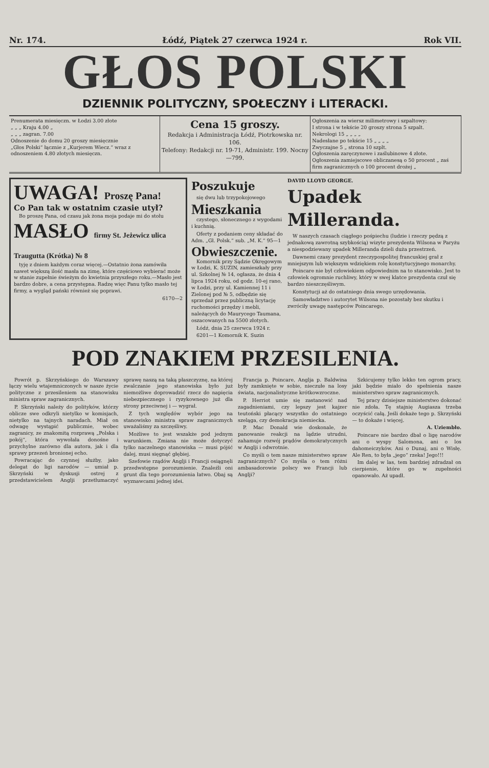Nr. 174. Łódź, Piątek 27 czerwca 1924 r. Rok VII.
GŁOS POLSKI
DZIENNIK POLITYCZNY, SPOŁECZNY i LITERACKI.
Prenumerata miesięczn. w Łodzi 3.00 złote
„ „ „ Kraju 4.00 „
„ „ „ zagran. 7.00
Odnoszenie do domu 20 groszy miesięcznie
„Głos Polski“ łącznie z „Kurjerem Wiecz.“ wraz z odnoszeniem 4.80 złotych miesięczn.
Cena 15 groszy.
Redakcja i Administracja Łódź, Piotrkowska nr. 106.
Telefony: Redakcji nr. 19-71, Administr. 199. Nocny—799.
Ogłoszenia za wiersz milimetrowy i szpaltowy:
I strona i w tekście 20 groszy strona 5 szpalt.
Nekrologi 15 „ „ „ „
Nadesłane po tekście 15 „ „ „ „
Zwyczajne 5 „ strona 10 szplt.
Ogłoszenia zaręczynowe i zaślubinowe 4 złote.
Ogłoszenia zamiejscowe obliczanesą o 50 procent „ zaś firm zagranicznych o 100 procent drożej „
UWAGA! Proszę Pana!
Co Pan tak w ostatnim czasie utył?
Bo proszę Pana, od czasu jak żona moja podaje mi do stołu
MASŁO firmy St. Jeżewicz ulica Traugutta (Krótka) № 8
tyję z dniem każdym coraz więcej.—Ostatnio żona zamówiła nawet większą ilość masła na zimę, które częściowo wybierać może w stanie zupełnie świeżym do kwietnia przyszłego roku.—Masło jest bardzo dobre, a cena przystępna. Radzę więc Panu tylko masło tej firmy, a wygląd pański również się poprawi.
6170—2
Poszukuje
się dwu lub trzypokojowego
Mieszkania
czystego, słonecznego z wygodami i kuchnią.
Oferty z podaniem ceny składać do Adm. „Gł. Polsk.“ sub. „M. K.“ 95—1
Obwieszczenie.
Komornik przy Sądzie Okręgowym w Łodzi, K. SUZIN, zamieszkały przy ul. Szkolnej № 14, ogłasza, że dnia 4 lipca 1924 roku, od godz. 10-ej rano, w Łodzi, przy ul. Kamiennej 11 i Zielonej pod № 5, odbędzie się sprzedaż przez publiczną licytację ruchomości przędzy i mebli, należących do Maurycego Taumana, oszacowanych na 5500 złotych.
Łódź, dnia 25 czerwca 1924 r.
6201—1 Komornik K. Suzin
DAVID LLOYD GEORGE.
Upadek Milleranda.
W naszych czasach ciągłego pośpiechu (ludzie i rzeczy pędzą z jednakową zawrotną szybkością) wizyte prezydenta Wilsona w Paryżu a niespodziewany upadek Milleranda dzieli duża przestrzeń.
Dawnemi czasy prezydent rzeczypospolitej francuskiej grał z mniejszym lub większym wdziękiem rolę konstytucyjnego monarchy.
Poincare nie był człowiekiem odpowiednim na to stanowisko. Jest to człowiek ogromnie ruchliwy, który w swej klatce prezydenta czuł się bardzo nieszczęśliwym.
Konstytucji aż do ostatniego dnia swego urzędowania.
Samowładztwo i autorytet Wilsona nie pozostały bez skutku i zwróciły uwagę następców Poincarego.
POD ZNAKIEM PRZESILENIA.
Powrót p. Skrzyńskiego do Warszawy łączy wielu wtajemniczonych w nasze życie polityczne z przesileniem na stanowisku ministra spraw zagranicznych.
P. Skrzyński należy do polityków, którzy oblicze swe odkryli nietylko w komisjach, nietylko na tajnych naradach. Miał on odwagę wystąpić publicznie, wobec zagranicy, ze znakomitą rozprawą „Polska i pokój“, która wywołała donośne i przychylne zarówno dla autora, jak i dla sprawy przezeń bronionej echo.
Powracając do czynnej służby, jako delegat do ligi narodów — umiał p. Skrzyński w dyskusji ostrej z przedstawicielem Anglji przetłumaczyć sprawę naszą na taką płaszczyznę, na której zwalczanie jego stanowiska było już niemożliwe doprowadzić rzecz do napięcia niebezpiecznego i ryzykownego już dla strony przeciwnej i — wygrał.
Z tych względów wybór jego na stanowisko ministra spraw zagranicznych uważaliśmy za szczęśliwy.
Możliwe to jest wszakże pod jednym warunkiem. Zmiana nie może dotyczyć tylko naczelnego stanowiska — musi pójść dalej, musi sięgnąć głębiej.
Szefowie rządów Anglji i Francji osiągnęli przedwstępne porozumienie. Znaleźli oni grunt dla tego porozumienia łatwo. Obaj są wyznawcami jednej idei.
Francja p. Poincare, Anglja p. Baldwina były zamknięte w sobie, nieczułe na losy świata, nacjonalistyczne krótkowzroczne.
P. Herriot umie się zastanowić nad zagadnieniami, czy lepszy jest kajzer teutoński płacący wszystko do ostatniego szeląga, czy demokracja niemiecka.
P. Mac Donald wie doskonale, że panowanie reakcji na lądzie utrudni, zahamuje rozwój prądów demokratycznych w Anglji i odwrotnie.
Co myśli o tem nasze ministerstwo spraw zagranicznych? Co myśla o tem różni ambasadorowie polscy we Francji lub Anglji?
Szkicujemy tylko lekko ten ogrom pracy, jaki będzie miało do spełnienia nasze ministerstwo spraw zagranicznych.
Tej pracy dzisiejsze ministerstwo dokonać nie zdoła. Tę stajnię Augiasza trzeba oczyścić całą. Jeśli dokaże tego p. Skrzyński — to dokaże i więcej.
A. Uziembło.
Poincare nie bardzo dbał o ligę narodów ani o wyspy Salomona, ani o los dahomeiczyków. Ani o Dunaj, ani o Wisłę. Ale Ren, to była „jego“ rzeka! Jego!!!
Im dalej w las, tem bardziej zdradzał on cierpienie, które go w zupełności opanowało. Aż upadł.